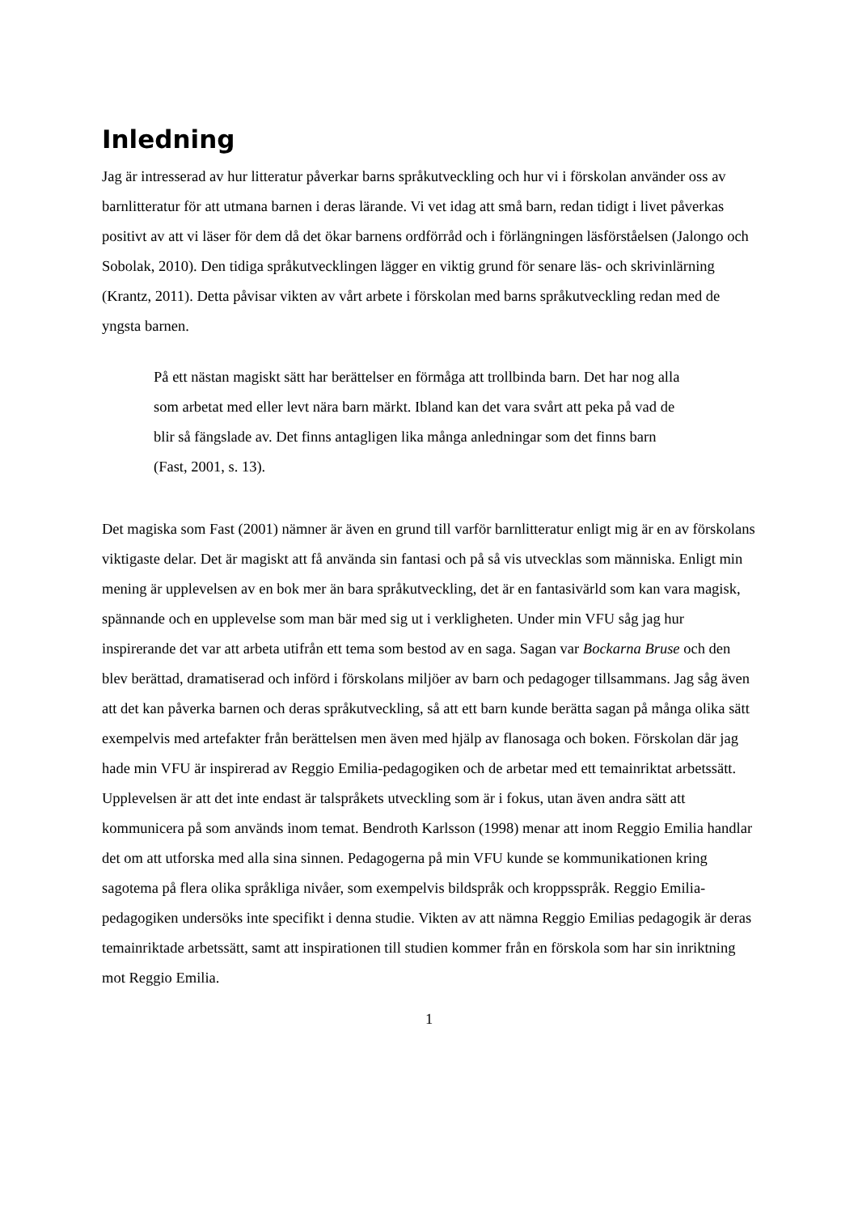Inledning
Jag är intresserad av hur litteratur påverkar barns språkutveckling och hur vi i förskolan använder oss av barnlitteratur för att utmana barnen i deras lärande. Vi vet idag att små barn, redan tidigt i livet påverkas positivt av att vi läser för dem då det ökar barnens ordförråd och i förlängningen läsförståelsen (Jalongo och Sobolak, 2010). Den tidiga språkutvecklingen lägger en viktig grund för senare läs- och skrivinlärning (Krantz, 2011). Detta påvisar vikten av vårt arbete i förskolan med barns språkutveckling redan med de yngsta barnen.
På ett nästan magiskt sätt har berättelser en förmåga att trollbinda barn. Det har nog alla som arbetat med eller levt nära barn märkt. Ibland kan det vara svårt att peka på vad de blir så fängslade av. Det finns antagligen lika många anledningar som det finns barn (Fast, 2001, s. 13).
Det magiska som Fast (2001) nämner är även en grund till varför barnlitteratur enligt mig är en av förskolans viktigaste delar. Det är magiskt att få använda sin fantasi och på så vis utvecklas som människa. Enligt min mening är upplevelsen av en bok mer än bara språkutveckling, det är en fantasivärld som kan vara magisk, spännande och en upplevelse som man bär med sig ut i verkligheten. Under min VFU såg jag hur inspirerande det var att arbeta utifrån ett tema som bestod av en saga. Sagan var Bockarna Bruse och den blev berättad, dramatiserad och införd i förskolans miljöer av barn och pedagoger tillsammans. Jag såg även att det kan påverka barnen och deras språkutveckling, så att ett barn kunde berätta sagan på många olika sätt exempelvis med artefakter från berättelsen men även med hjälp av flanosaga och boken. Förskolan där jag hade min VFU är inspirerad av Reggio Emilia-pedagogiken och de arbetar med ett temainriktat arbetssätt. Upplevelsen är att det inte endast är talspråkets utveckling som är i fokus, utan även andra sätt att kommunicera på som används inom temat. Bendroth Karlsson (1998) menar att inom Reggio Emilia handlar det om att utforska med alla sina sinnen. Pedagogerna på min VFU kunde se kommunikationen kring sagotema på flera olika språkliga nivåer, som exempelvis bildspråk och kroppsspråk. Reggio Emilia-pedagogiken undersöks inte specifikt i denna studie. Vikten av att nämna Reggio Emilias pedagogik är deras temainriktade arbetssätt, samt att inspirationen till studien kommer från en förskola som har sin inriktning mot Reggio Emilia.
1